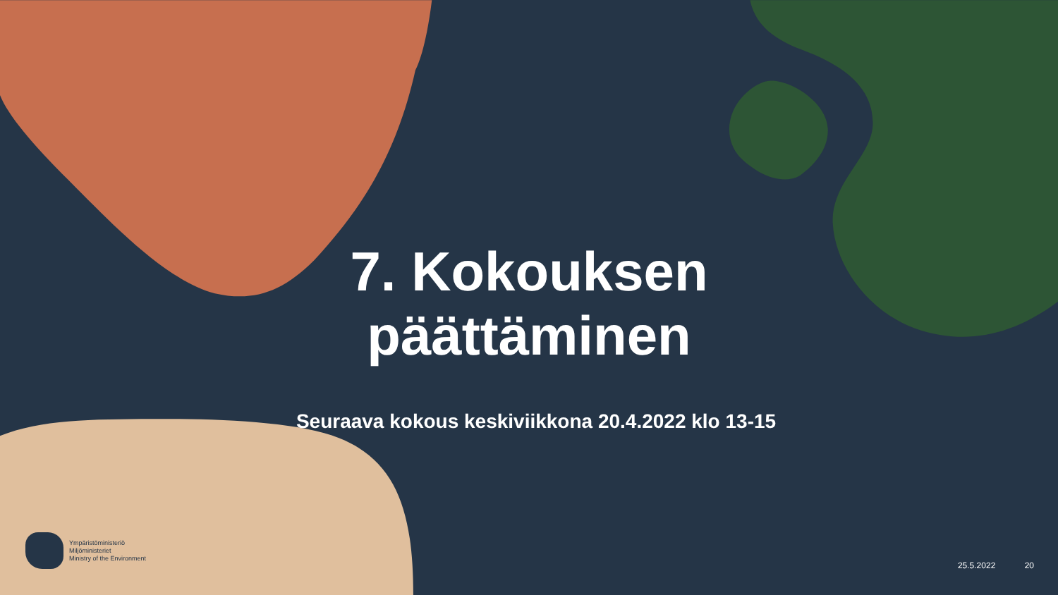7. Kokouksen päättäminen
Seuraava kokous keskiviikkona 20.4.2022 klo 13-15
Ympäristöministeriö
Miljöministeriet
Ministry of the Environment
25.5.2022 20